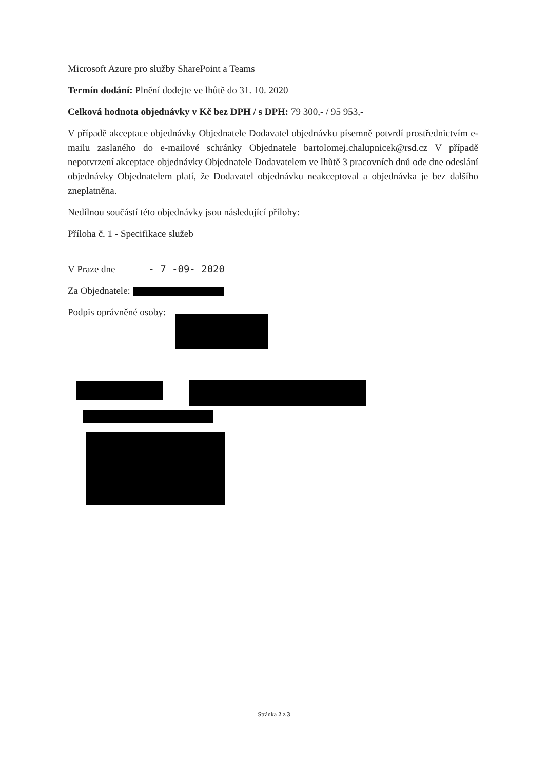Microsoft Azure pro služby SharePoint a Teams
Termín dodání: Plnění dodejte ve lhůtě do 31. 10. 2020
Celková hodnota objednávky v Kč bez DPH / s DPH: 79 300,- / 95 953,-
V případě akceptace objednávky Objednatele Dodavatel objednávku písemně potvrdí prostřednictvím e-mailu zaslaného do e-mailové schránky Objednatele bartolomej.chalupnicek@rsd.cz V případě nepotvrzení akceptace objednávky Objednatele Dodavatelem ve lhůtě 3 pracovních dnů ode dne odeslání objednávky Objednatelem platí, že Dodavatel objednávku neakceptoval a objednávka je bez dalšího zneplatněna.
Nedílnou součástí této objednávky jsou následující přílohy:
Příloha č. 1 - Specifikace služeb
V Praze dne - 7 -09- 2020
Za Objednatele:
Podpis oprávněné osoby:
Stránka 2 z 3